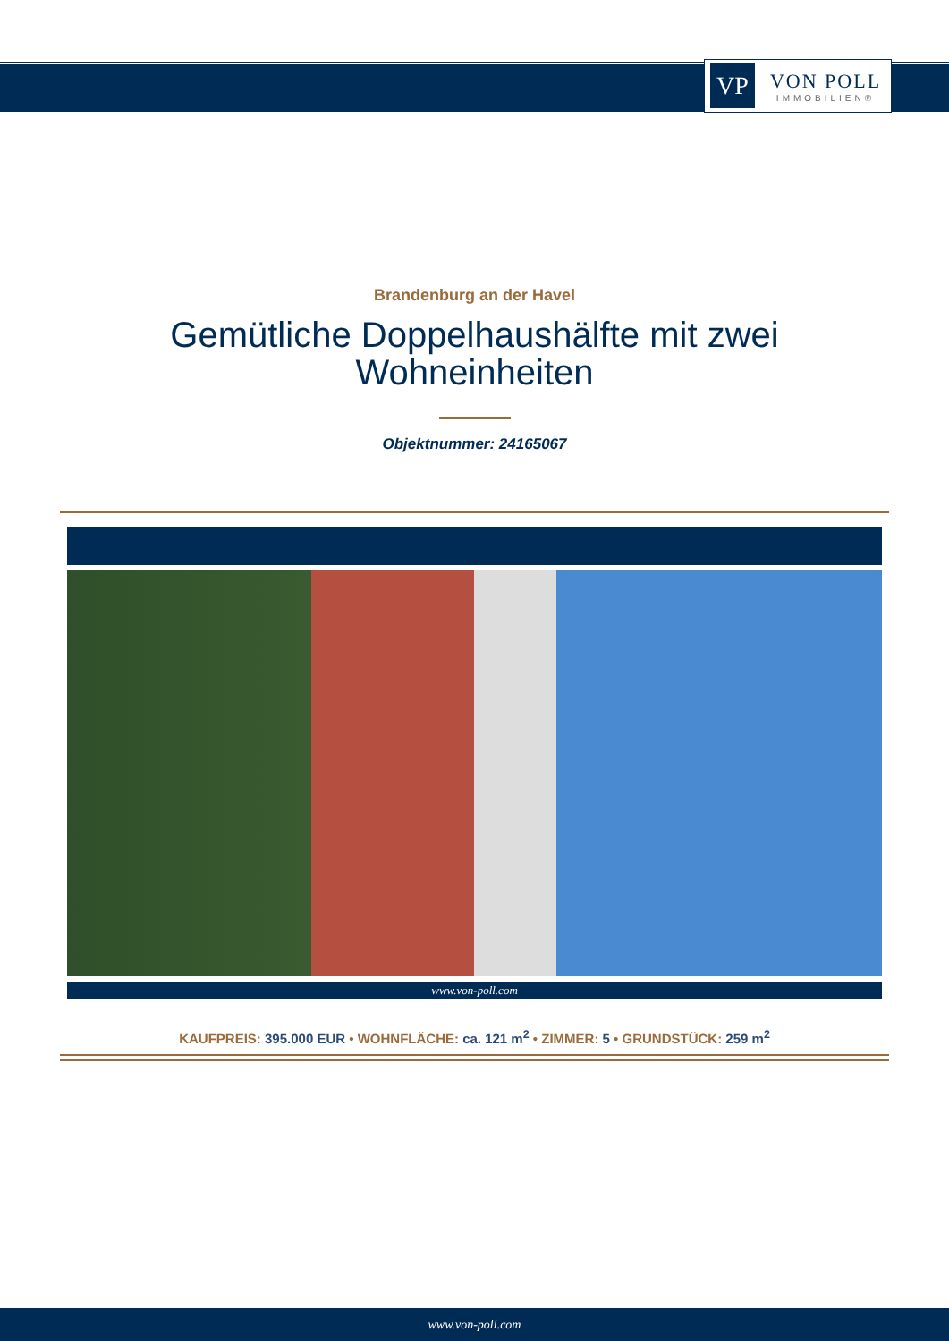VP
VON POLL
IMMOBILIEN®
Brandenburg an der Havel
Gemütliche Doppelhaushälfte mit zwei Wohneinheiten
Objektnummer: 24165067
www.von-poll.com
KAUFPREIS: 395.000 EUR • WOHNFLÄCHE: ca. 121 m<sup>2</sup> • ZIMMER: 5 • GRUNDSTÜCK: 259 m<sup>2</sup>
www.von-poll.com